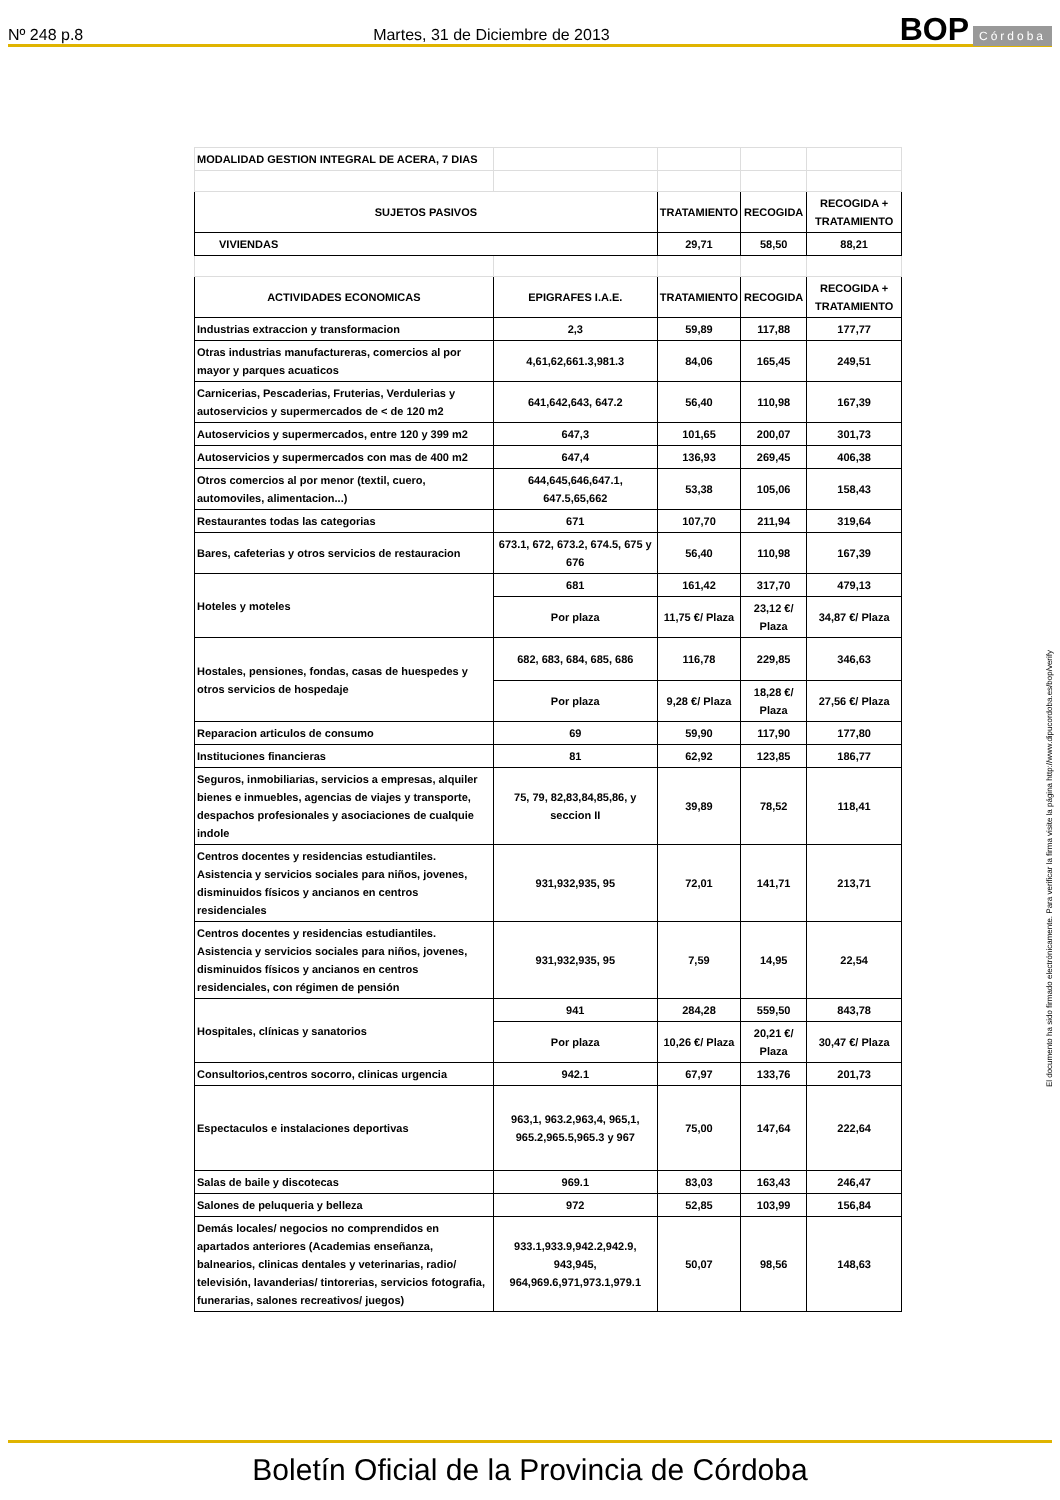Nº 248 p.8 Martes, 31 de Diciembre de 2013 BOP Córdoba
| MODALIDAD GESTION INTEGRAL DE ACERA, 7 DIAS | | | | |
| SUJETOS PASIVOS | | TRATAMIENTO | RECOGIDA | RECOGIDA + TRATAMIENTO |
| VIVIENDAS | | 29,71 | 58,50 | 88,21 |
| ACTIVIDADES ECONOMICAS | EPIGRAFES I.A.E. | TRATAMIENTO | RECOGIDA | RECOGIDA + TRATAMIENTO |
| Industrias extraccion y transformacion | 2,3 | 59,89 | 117,88 | 177,77 |
| Otras industrias manufactureras, comercios al por mayor y parques acuaticos | 4,61,62,661.3,981.3 | 84,06 | 165,45 | 249,51 |
| Carnicerias, Pescaderias, Fruterias, Verdulerias y autoservicios y supermercados de < de 120 m2 | 641,642,643, 647.2 | 56,40 | 110,98 | 167,39 |
| Autoservicios y supermercados, entre 120 y 399 m2 | 647,3 | 101,65 | 200,07 | 301,73 |
| Autoservicios y supermercados con mas de 400 m2 | 647,4 | 136,93 | 269,45 | 406,38 |
| Otros comercios al por menor (textil, cuero, automoviles, alimentacion...) | 644,645,646,647.1, 647.5,65,662 | 53,38 | 105,06 | 158,43 |
| Restaurantes todas las categorias | 671 | 107,70 | 211,94 | 319,64 |
| Bares, cafeterias y otros servicios de restauracion | 673.1, 672, 673.2, 674.5, 675 y 676 | 56,40 | 110,98 | 167,39 |
| Hoteles y moteles | 681 | 161,42 | 317,70 | 479,13 |
| | Por plaza | 11,75 €/ Plaza | 23,12 €/ Plaza | 34,87 €/ Plaza |
| Hostales, pensiones, fondas, casas de huespedes y otros servicios de hospedaje | 682, 683, 684, 685, 686 | 116,78 | 229,85 | 346,63 |
| | Por plaza | 9,28 €/ Plaza | 18,28 €/ Plaza | 27,56 €/ Plaza |
| Reparacion articulos de consumo | 69 | 59,90 | 117,90 | 177,80 |
| Instituciones financieras | 81 | 62,92 | 123,85 | 186,77 |
| Seguros, inmobiliarias, servicios a empresas, alquiler bienes e inmuebles, agencias de viajes y transporte, despachos profesionales y asociaciones de cualquie indole | 75, 79, 82,83,84,85,86, y seccion II | 39,89 | 78,52 | 118,41 |
| Centros docentes y residencias estudiantiles. Asistencia y servicios sociales para niños, jovenes, disminuidos físicos y ancianos en centros residenciales | 931,932,935, 95 | 72,01 | 141,71 | 213,71 |
| Centros docentes y residencias estudiantiles. Asistencia y servicios sociales para niños, jovenes, disminuidos físicos y ancianos en centros residenciales, con régimen de pensión | 931,932,935, 95 | 7,59 | 14,95 | 22,54 |
| Hospitales, clínicas y sanatorios | 941 | 284,28 | 559,50 | 843,78 |
| | Por plaza | 10,26 €/ Plaza | 20,21 €/ Plaza | 30,47 €/ Plaza |
| Consultorios,centros socorro, clinicas urgencia | 942.1 | 67,97 | 133,76 | 201,73 |
| Espectaculos e instalaciones deportivas | 963,1, 963.2,963,4, 965,1, 965.2,965.5,965.3 y 967 | 75,00 | 147,64 | 222,64 |
| Salas de baile y discotecas | 969.1 | 83,03 | 163,43 | 246,47 |
| Salones de peluqueria y belleza | 972 | 52,85 | 103,99 | 156,84 |
| Demás locales/ negocios no comprendidos en apartados anteriores (Academias enseñanza, balnearios, clinicas dentales y veterinarias, radio/ televisión, lavanderias/ tintorerias, servicios fotografia, funerarias, salones recreativos/ juegos) | 933.1,933.9,942.2,942.9, 943,945, 964,969.6,971,973.1,979.1 | 50,07 | 98,56 | 148,63 |
El documento ha sido firmado electrónicamente. Para verificar la firma visite la página http://www.dipucordoba.es/bop/verify
Boletín Oficial de la Provincia de Córdoba